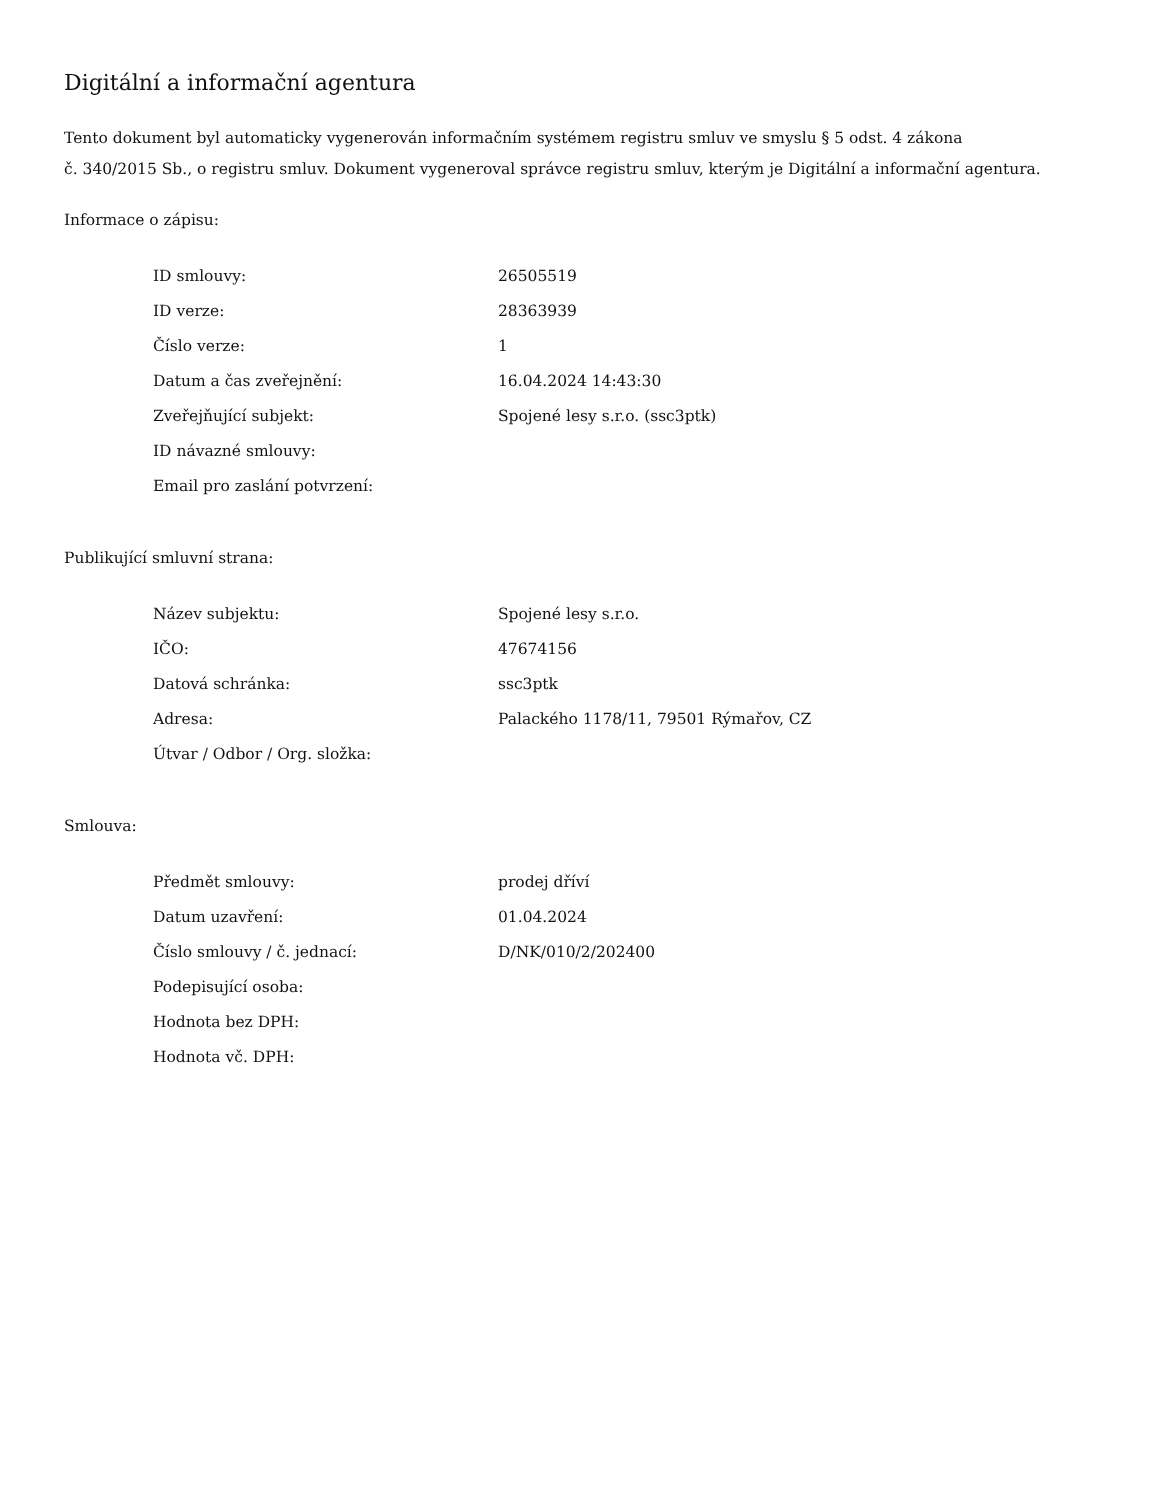Digitální a informační agentura
Tento dokument byl automaticky vygenerován informačním systémem registru smluv ve smyslu § 5 odst. 4 zákona
č. 340/2015 Sb., o registru smluv. Dokument vygeneroval správce registru smluv, kterým je Digitální a informační agentura.
Informace o zápisu:
| ID smlouvy: | 26505519 |
| ID verze: | 28363939 |
| Číslo verze: | 1 |
| Datum a čas zveřejnění: | 16.04.2024 14:43:30 |
| Zveřejňující subjekt: | Spojené lesy s.r.o. (ssc3ptk) |
| ID návazné smlouvy: | |
| Email pro zaslání potvrzení: | |
Publikující smluvní strana:
| Název subjektu: | Spojené lesy s.r.o. |
| IČO: | 47674156 |
| Datová schránka: | ssc3ptk |
| Adresa: | Palackého 1178/11, 79501 Rýmařov, CZ |
| Útvar / Odbor / Org. složka: | |
Smlouva:
| Předmět smlouvy: | prodej dříví |
| Datum uzavření: | 01.04.2024 |
| Číslo smlouvy / č. jednací: | D/NK/010/2/202400 |
| Podepisující osoba: | |
| Hodnota bez DPH: | |
| Hodnota vč. DPH: | |